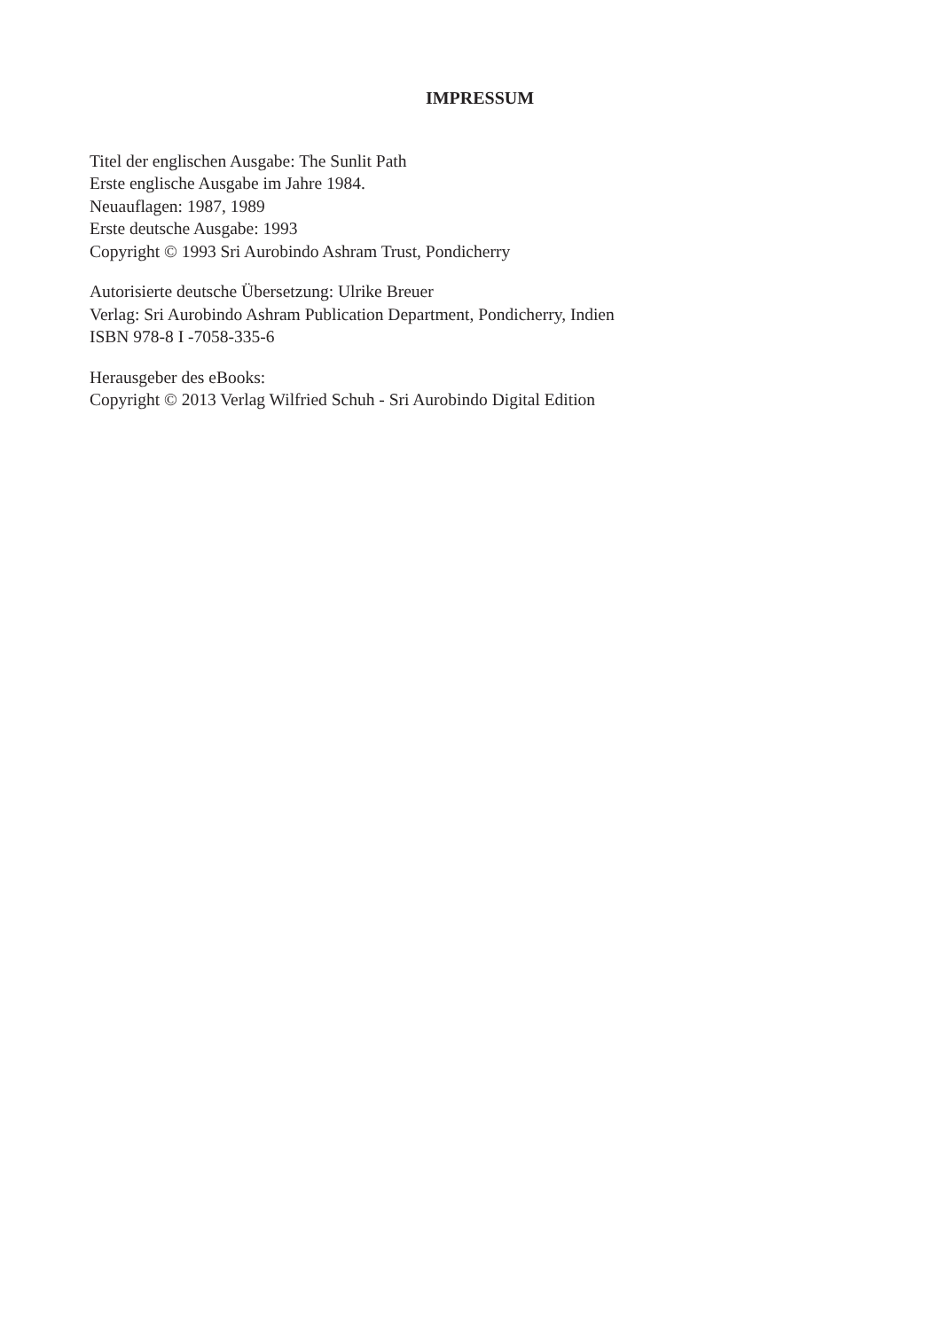IMPRESSUM
Titel der englischen Ausgabe: The Sunlit Path
Erste englische Ausgabe im Jahre 1984.
Neuauflagen: 1987, 1989
Erste deutsche Ausgabe: 1993
Copyright © 1993 Sri Aurobindo Ashram Trust, Pondicherry
Autorisierte deutsche Übersetzung: Ulrike Breuer
Verlag: Sri Aurobindo Ashram Publication Department, Pondicherry, Indien
ISBN 978-8 I -7058-335-6
Herausgeber des eBooks:
Copyright © 2013 Verlag Wilfried Schuh - Sri Aurobindo Digital Edition